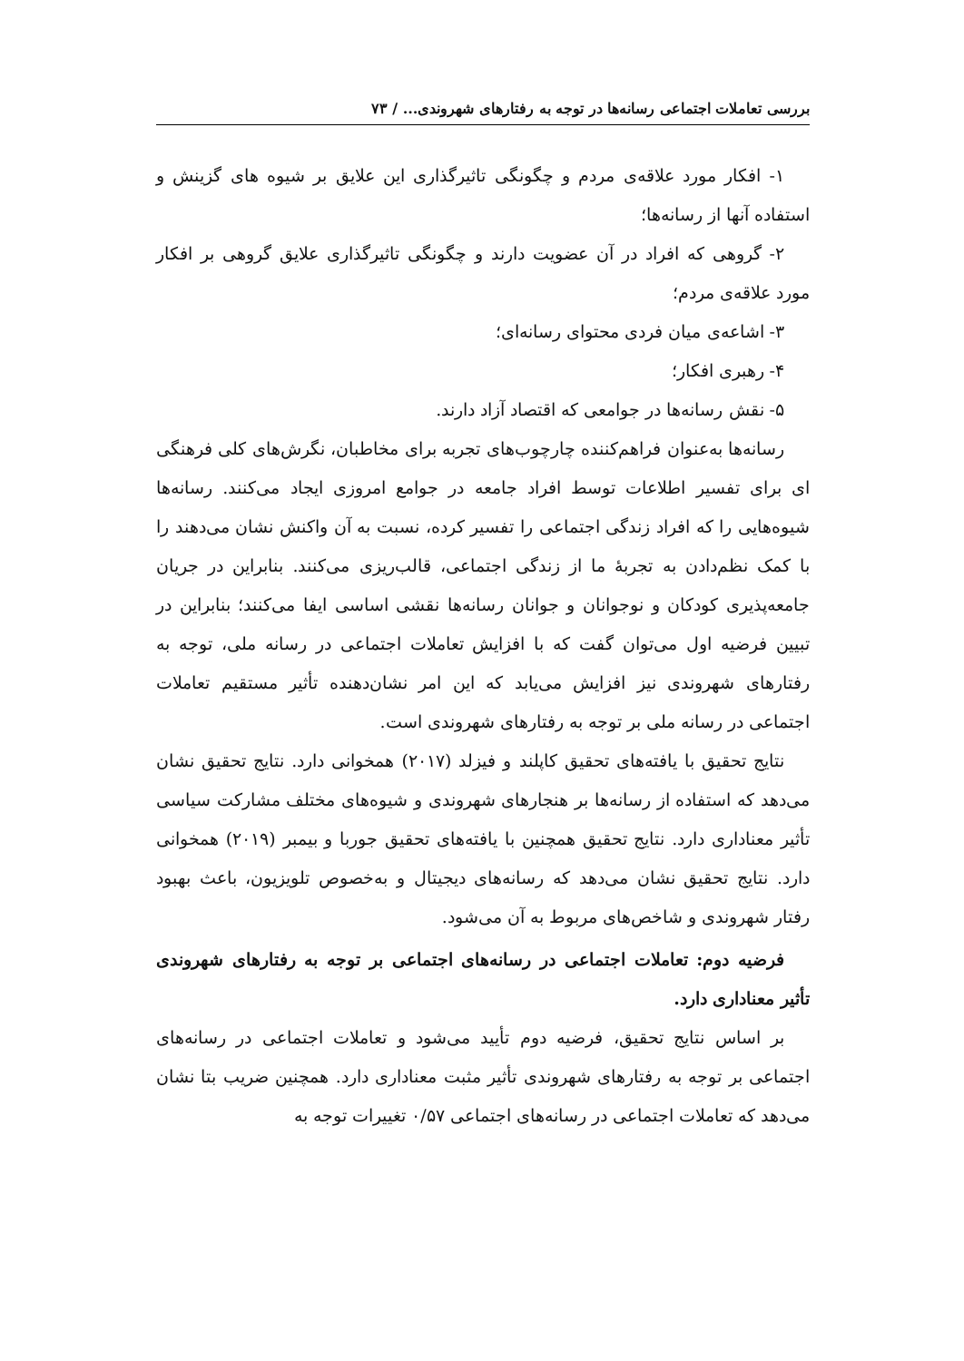بررسی تعاملات اجتماعی رسانه‌ها در توجه به رفتارهای شهروندی... / ۷۳
۱- افکار مورد علاقه‌ی مردم و چگونگی تاثیرگذاری این علایق بر شیوه های گزینش و استفاده آنها از رسانه‌ها؛
۲- گروهی که افراد در آن عضویت دارند و چگونگی تاثیرگذاری علایق گروهی بر افکار مورد علاقه‌ی مردم؛
۳- اشاعه‌ی میان فردی محتوای رسانه‌ای؛
۴- رهبری افکار؛
۵- نقش رسانه‌ها در جوامعی که اقتصاد آزاد دارند.
رسانه‌ها به‌عنوان فراهم‌کننده چارچوب‌های تجربه برای مخاطبان، نگرش‌های کلی فرهنگی ای برای تفسیر اطلاعات توسط افراد جامعه در جوامع امروزی ایجاد می‌کنند. رسانه‌ها شیوه‌هایی را که افراد زندگی اجتماعی را تفسیر کرده، نسبت به آن واکنش نشان می‌دهند را با کمک نظم‌دادن به تجربهٔ ما از زندگی اجتماعی، قالب‌ریزی می‌کنند. بنابراین در جریان جامعه‌پذیری کودکان و نوجوانان و جوانان رسانه‌ها نقشی اساسی ایفا می‌کنند؛ بنابراین در تبیین فرضیه اول می‌توان گفت که با افزایش تعاملات اجتماعی در رسانه ملی، توجه به رفتارهای شهروندی نیز افزایش می‌یابد که این امر نشان‌دهنده تأثیر مستقیم تعاملات اجتماعی در رسانه ملی بر توجه به رفتارهای شهروندی است.
نتایج تحقیق با یافته‌های تحقیق کاپلند و فیزلد (۲۰۱۷) همخوانی دارد. نتایج تحقیق نشان می‌دهد که استفاده از رسانه‌ها بر هنجارهای شهروندی و شیوه‌های مختلف مشارکت سیاسی تأثیر معناداری دارد. نتایج تحقیق همچنین با یافته‌های تحقیق جوربا و بیمبر (۲۰۱۹) همخوانی دارد. نتایج تحقیق نشان می‌دهد که رسانه‌های دیجیتال و به‌خصوص تلویزیون، باعث بهبود رفتار شهروندی و شاخص‌های مربوط به آن می‌شود.
فرضیه دوم: تعاملات اجتماعی در رسانه‌های اجتماعی بر توجه به رفتارهای شهروندی تأثیر معناداری دارد.
بر اساس نتایج تحقیق، فرضیه دوم تأیید می‌شود و تعاملات اجتماعی در رسانه‌های اجتماعی بر توجه به رفتارهای شهروندی تأثیر مثبت معناداری دارد. همچنین ضریب بتا نشان می‌دهد که تعاملات اجتماعی در رسانه‌های اجتماعی ۰/۵۷ تغییرات توجه به